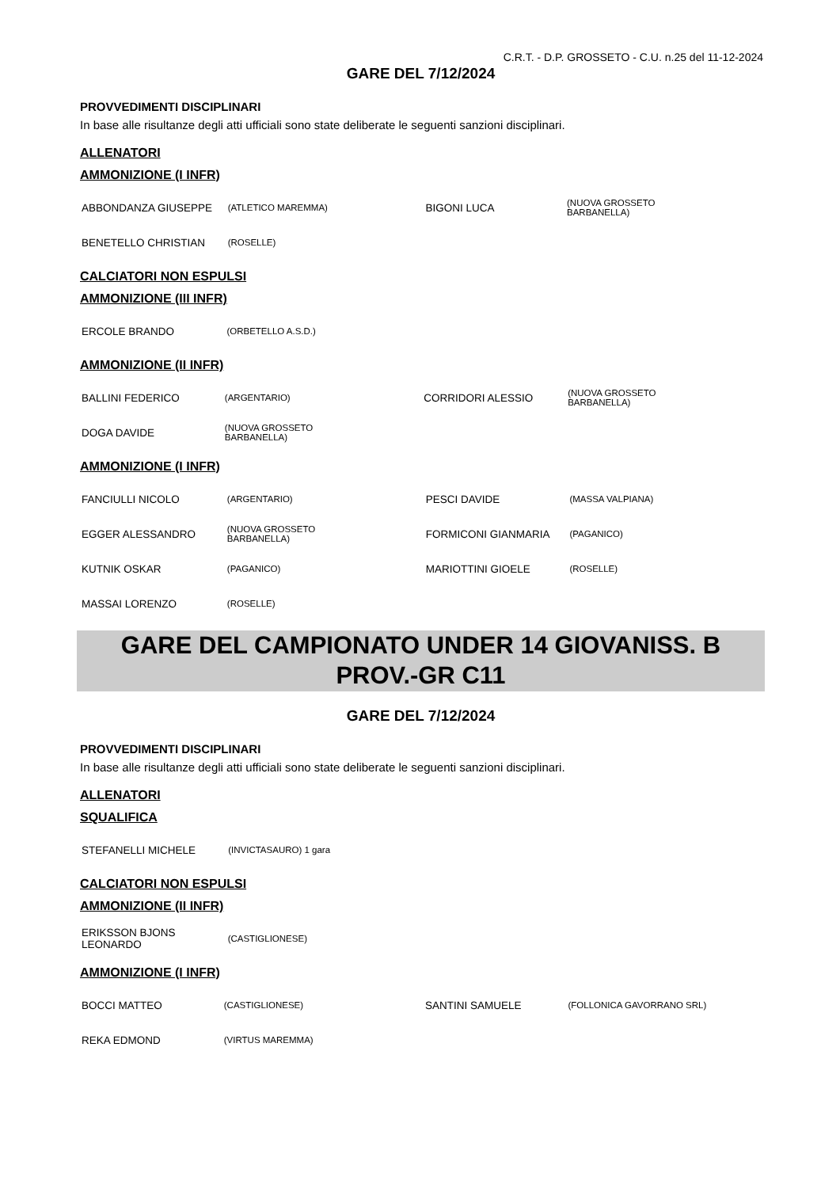C.R.T. - D.P. GROSSETO - C.U. n.25 del 11-12-2024
GARE DEL 7/12/2024
PROVVEDIMENTI DISCIPLINARI
In base alle risultanze degli atti ufficiali sono state deliberate le seguenti sanzioni disciplinari.
ALLENATORI
AMMONIZIONE (I INFR)
| ABBONDANZA GIUSEPPE | (ATLETICO MAREMMA) | BIGONI LUCA | (NUOVA GROSSETO BARBANELLA) |
| BENETELLO CHRISTIAN | (ROSELLE) | | |
CALCIATORI NON ESPULSI
AMMONIZIONE (III INFR)
| ERCOLE BRANDO | (ORBETELLO A.S.D.) | | |
AMMONIZIONE (II INFR)
| BALLINI FEDERICO | (ARGENTARIO) | CORRIDORI ALESSIO | (NUOVA GROSSETO BARBANELLA) |
| DOGA DAVIDE | (NUOVA GROSSETO BARBANELLA) | | |
AMMONIZIONE (I INFR)
| FANCIULLI NICOLO | (ARGENTARIO) | PESCI DAVIDE | (MASSA VALPIANA) |
| EGGER ALESSANDRO | (NUOVA GROSSETO BARBANELLA) | FORMICONI GIANMARIA | (PAGANICO) |
| KUTNIK OSKAR | (PAGANICO) | MARIOTTINI GIOELE | (ROSELLE) |
| MASSAI LORENZO | (ROSELLE) | | |
GARE DEL CAMPIONATO UNDER 14 GIOVANISS. B
PROV.-GR C11
GARE DEL 7/12/2024
PROVVEDIMENTI DISCIPLINARI
In base alle risultanze degli atti ufficiali sono state deliberate le seguenti sanzioni disciplinari.
ALLENATORI
SQUALIFICA
| STEFANELLI MICHELE | (INVICTASAURO) 1 gara | | |
CALCIATORI NON ESPULSI
AMMONIZIONE (II INFR)
| ERIKSSON BJONS LEONARDO | (CASTIGLIONESE) | | |
AMMONIZIONE (I INFR)
| BOCCI MATTEO | (CASTIGLIONESE) | SANTINI SAMUELE | (FOLLONICA GAVORRANO SRL) |
| REKA EDMOND | (VIRTUS MAREMMA) | | |